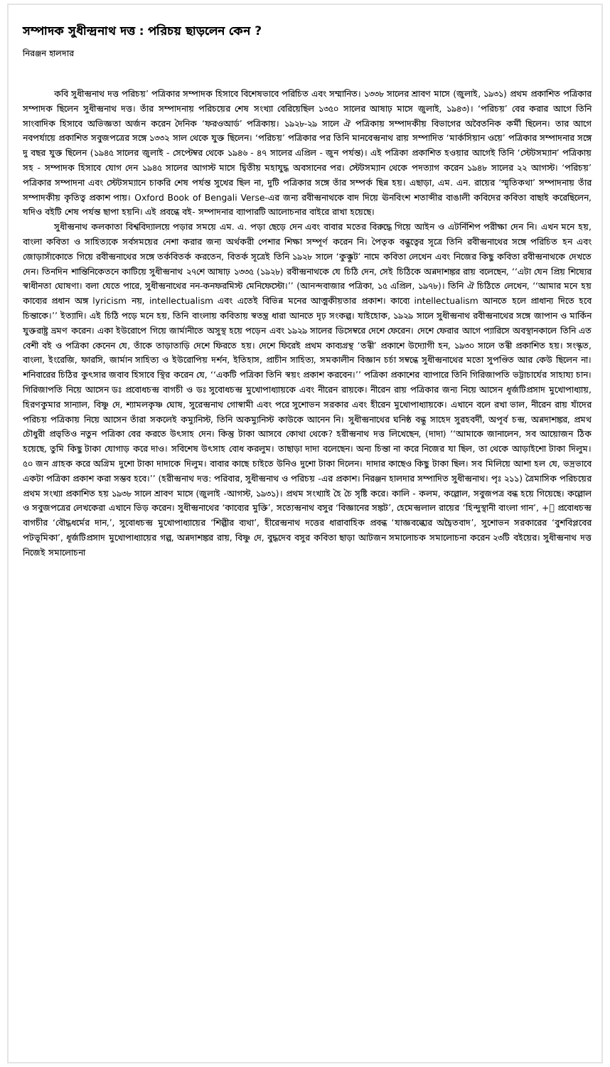সম্পাদক সুধীন্দ্রনাথ দত্ত : পরিচয় ছাড়লেন কেন ?
নিরঞ্জন হালদার
কবি সুধীন্দ্রনাথ দত্ত পরিচয়’ পত্রিকার সম্পাদক হিসাবে বিশেষভাবে পরিচিত এবং সম্মানিত। ১৩৩৮ সালের শ্রাবণ মাসে (জুলাই, ১৯৩১) প্রথম প্রকাশিত পত্রিকার সম্পাদক ছিলেন সুধীন্দ্রনাথ দত্ত। তাঁর সম্পাদনায় পরিচয়ের শেষ সংখ্যা বেরিয়েছিল ১৩৫০ সালের আষাঢ় মাসে জুলাই, ১৯৪৩)। ‘পরিচয়’ বের করার আগে তিনি সাংবাদিক হিসাবে অভিজ্ঞতা অর্জন করেন দৈনিক ‘ফরওআর্ড’ পত্রিকায়। ১৯২৮-২৯ সালে ঐ পত্রিকায় সম্পাদকীয় বিভাগের অবৈতনিক কর্মী ছিলেন। তার আগে নবপর্যায়ে প্রকাশিত সবুজপত্রের সঙ্গে ১৩৩২ সাল থেকে যুক্ত ছিলেন। ‘পরিচয়’ পত্রিকার পর তিনি মানবেন্দ্রনাথ রায় সম্পাদিত ‘মার্কসিয়ান ওয়ে’ পত্রিকার সম্পাদনার সঙ্গে দু বছর যুক্ত ছিলেন (১৯৪৫ সালের জুলাই - সেপ্টেম্বর থেকে ১৯৪৬ - ৪৭ সালের এপ্রিল - জুন পর্যন্ত)। এই পত্রিকা প্রকাশিত হওয়ার আগেই তিনি ‘স্টেটসম্যান’ পত্রিকায় সহ - সম্পাদক হিসাবে যোগ দেন ১৯৪৫ সালের আগস্ট মাসে দ্বিতীয় মহাযুদ্ধ অবসানের পর। স্টেটসম্যান থেকে পদত্যাগ করেন ১৯৪৮ সালের ২২ আগস্ট। ‘পরিচয়’ পত্রিকার সম্পাদনা এবং স্টেটসম্যানে চাকরি শেষ পর্যন্ত সুখের ছিল না, দুটি পত্রিকার সঙ্গে তাঁর সম্পর্ক ছিন্ন হয়। এছাড়া, এম. এন. রায়ের ‘স্মৃতিকথা’ সম্পাদনায় তাঁর সম্পাদকীয় কৃতিত্ব প্রকাশ পায়। Oxford Book of Bengali Verse-এর জন্য রবীন্দ্রনাথকে বাদ দিয়ে ঊনবিংশ শতাব্দীর বাঙালী কবিদের কবিতা বাছাই করেছিলেন, যদিও বইটি শেষ পর্যন্ত ছাপা হয়নি। এই প্রবন্ধে বই- সম্পাদনার ব্যাপারটি আলোচনার বাইরে রাখা হয়েছে।
সুধীন্দ্রনাথ কলকাতা বিশ্ববিদ্যালয়ে পড়ার সময়ে এম. এ. পড়া ছেড়ে দেন এবং বাবার মতের বিরুদ্ধে গিয়ে আইন ও এটর্নিশিপ পরীক্ষা দেন নি। এখন মনে হয়, বাংলা কবিতা ও সাহিত্যকে সর্বসময়ের নেশা করার জন্য অর্থকরী পেশার শিক্ষা সম্পূর্ণ করেন নি। পৈতৃক বন্ধুত্বের সূত্রে তিনি রবীন্দ্রনাথের সঙ্গে পরিচিত হন এবং জোড়াসাঁকোতে গিয়ে রবীন্দ্রনাথের সঙ্গে তর্কবিতর্ক করতেন, বিতর্ক সূত্রেই তিনি ১৯২৮ সালে ‘কুক্কুট’ নামে কবিতা লেখেন এবং নিজের কিছু কবিতা রবীন্দ্রনাথকে দেখতে দেন। তিনদিন শান্তিনিকেতনে কাটিয়ে সুধীন্দ্রনাথ ২৭শে আষাঢ় ১৩৩৫ (১৯২৮) রবীন্দ্রনাথকে যে চিঠি দেন, সেই চিঠিকে অন্নদাশঙ্কর রায় বলেছেন, ‘‘এটা যেন প্রিয় শিষ্যের স্বাধীনতা ঘোষণা। বলা যেতে পারে, সুধীন্দ্রনাথের নন-কনফরমিস্ট মেনিফেস্টো।’’ (আনন্দবাজার পত্রিকা, ১৫ এপ্রিল, ১৯৭৮)। তিনি ঐ চিঠিতে লেখেন, ‘‘আমার মনে হয় কাব্যের প্রধান অঙ্গ lyricism নয়, intellectualism এবং এতেই বিভিন্ন মনের আত্মকীয়তার প্রকাশ। কাব্যে intellectualism আনতে হলে প্রাধান্য দিতে হবে চিন্তাকে।’’ ইত্যাদি। এই চিঠি পড়ে মনে হয়, তিনি বাংলায় কবিতায় স্বতন্ত্র ধারা আনতে দৃঢ় সংকল্প। যাইহোক, ১৯২৯ সালে সুধীন্দ্রনাথ রবীন্দ্রনাথের সঙ্গে জাপান ও মার্কিন যুক্তরাষ্ট্র ভ্রমণ করেন। একা ইউরোপে গিয়ে জার্মানীতে অসুস্থ হয়ে পড়েন এবং ১৯২৯ সালের ডিসেম্বরে দেশে ফেরেন। দেশে ফেরার আগে প্যারিসে অবস্থানকালে তিনি এত বেশী বই ও পত্রিকা কেনেন যে, তাঁকে তাড়াতাড়ি দেশে ফিরতে হয়। দেশে ফিরেই প্রথম কাব্যগ্রন্থ ‘তন্বী’ প্রকাশে উদ্যোগী হন, ১৯৩০ সালে তন্বী প্রকাশিত হয়। সংস্কৃত, বাংলা, ইংরেজি, ফারসি, জার্মান সাহিত্য ও ইউরোপিয় দর্শন, ইতিহাস, প্রাচীন সাহিত্য, সমকালীন বিজ্ঞান চর্চা সম্বন্ধে সুধীন্দ্রনাথের মতো সুপণ্ডিত আর কেউ ছিলেন না। শনিবারের চিঠির কুৎসার জবাব হিসাবে স্থির করেন যে, ‘‘একটি পত্রিকা তিনি স্বয়ং প্রকাশ করবেন।’’ পত্রিকা প্রকাশের ব্যাপারে তিনি গিরিজাপতি ভট্টাচার্যের সাহায্য চান। গিরিজাপতি নিয়ে আসেন ডঃ প্রবোধচন্দ্র বাগচী ও ডঃ সুবোধচন্দ্র মুখোপাধ্যায়কে এবং নীরেন রায়কে। নীরেন রায় পত্রিকার জন্য নিয়ে আসেন ধূর্জটিপ্রসাদ মুখোপাধ্যায়, হিরণকুমার সান্যাল, বিষ্ণু দে, শ্যামলকৃষ্ণ ঘোষ, সুরেন্দ্রনাথ গোস্বামী এবং পরে সুশোভন সরকার এবং হীরেন মুখোপাধ্যায়কে। এখানে বলে রখা ভাল, নীরেন রায় যাঁদের পরিচয় পত্রিকায় নিয়ে আসেন তাঁরা সকলেই কম্যুনিস্ট, তিনি অকম্যুনিস্ট কাউকে আনেন নি। সুধীন্দ্রনাথের ঘনিষ্ঠ বন্ধু সাহেদ সুরহবর্দী, অপূর্ব চন্দ্র, অন্নদাশঙ্কর, প্রমথ চৌধুরী প্রভৃতিও নতুন পত্রিকা বের করতে উৎসাহ দেন। কিন্তু টাকা আসবে কোথা থেকে? হরীন্দ্রনাথ দত্ত লিখেছেন, (দাদা) ‘‘আমাকে জানালেন, সব আয়োজন ঠিক হয়েছে, তুমি কিছু টাকা যোগাড় করে দাও। সবিশেষ উৎসাহ বোধ করলুম। তাছাড়া দাদা বলেছেন। অন্য চিন্তা না করে নিজের যা ছিল, তা থেকে আড়াইশো টাকা দিলুম। ৫০ জন গ্রাহক করে অগ্রিম দুশো টাকা দাদাকে দিলুম। বাবার কাছে চাইতে উনিও দুশো টাকা দিলেন। দাদার কাছেও কিছু টাকা ছিল। সব মিলিয়ে আশা হল যে, ভদ্রভাবে একটা পত্রিকা প্রকাশ করা সম্ভব হবে।’’ (হরীন্দ্রনাথ দত্ত: পরিবার, সুধীন্দ্রনাথ ও পরিচয় -এর প্রকাশ। নিরঞ্জন হালদার সম্পাদিত সুধীন্দ্রনাথ। পৃঃ ২১১) ত্রৈমাসিক পরিচয়ের প্রথম সংখ্যা প্রকাশিত হয় ১৯৩৮ সালে শ্রাবণ মাসে (জুলাই -আগস্ট, ১৯৩১)। প্রথম সংখ্যাই হৈ চৈ সৃষ্টি করে। কালি - কলম, কল্লোল, সবুজপত্র বন্ধ হয়ে গিয়েছে। কল্লোল ও সবুজপত্রের লেখকেরা এখানে ভিড় করেন। সুধীন্দ্রনাথের ‘কাব্যের মুক্তি’, সত্যেন্দ্রনাথ বসুর ‘বিজ্ঞানের সঙ্কট’, হেমেন্দ্রলাল রায়ের ‘হিন্দুস্থানী বাংলা গান’, +ঃ প্রবোধচন্দ্র বাগচীর ‘বৌদ্ধধর্মের দান,’, সুবোধচন্দ্র মুখোপাধ্যায়ের ‘শিল্পীর ব্যথা’, হীরেন্দ্রনাথ দত্তের ধারাবাহিক প্রবন্ধ ‘যাজ্ঞবল্ক্যের অদ্বৈতবাদ’, সুশোভন সরকারের ‘বুশবিপ্লবের পটভূমিকা’, ধূর্জটিপ্রসাদ মুখোপাধ্যায়ের গল্প, অন্নদাশঙ্কর রায়, বিষ্ণু দে, বুদ্ধদেব বসুর কবিতা ছাড়া আটজন সমালোচক সমালোচনা করেন ২৩টি বইয়ের। সুধীন্দ্রনাথ দত্ত নিজেই সমালোচনা